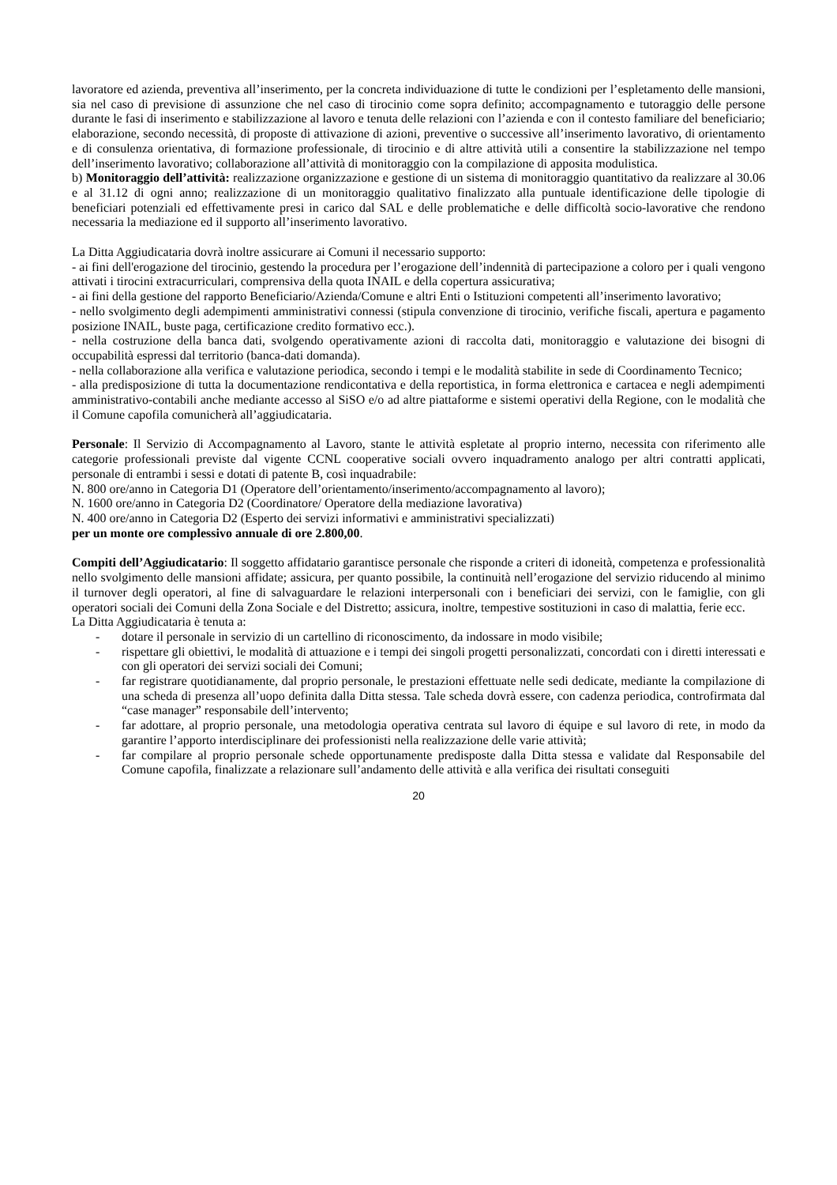lavoratore ed azienda, preventiva all’inserimento, per la concreta individuazione di tutte le condizioni per l’espletamento delle mansioni, sia nel caso di previsione di assunzione che nel caso di tirocinio come sopra definito; accompagnamento e tutoraggio delle persone durante le fasi di inserimento e stabilizzazione al lavoro e tenuta delle relazioni con l’azienda e con il contesto familiare del beneficiario; elaborazione, secondo necessità, di proposte di attivazione di azioni, preventive o successive all’inserimento lavorativo, di orientamento e di consulenza orientativa, di formazione professionale, di tirocinio e di altre attività utili a consentire la stabilizzazione nel tempo dell’inserimento lavorativo; collaborazione all’attività di monitoraggio con la compilazione di apposita modulistica.
b) Monitoraggio dell’attività: realizzazione organizzazione e gestione di un sistema di monitoraggio quantitativo da realizzare al 30.06 e al 31.12 di ogni anno; realizzazione di un monitoraggio qualitativo finalizzato alla puntuale identificazione delle tipologie di beneficiari potenziali ed effettivamente presi in carico dal SAL e delle problematiche e delle difficoltà socio-lavorative che rendono necessaria la mediazione ed il supporto all’inserimento lavorativo.
La Ditta Aggiudicataria dovrà inoltre assicurare ai Comuni il necessario supporto:
- ai fini dell'erogazione del tirocinio, gestendo la procedura per l’erogazione dell’indennità di partecipazione a coloro per i quali vengono attivati i tirocini extracurriculari, comprensiva della quota INAIL e della copertura assicurativa;
- ai fini della gestione del rapporto Beneficiario/Azienda/Comune e altri Enti o Istituzioni competenti all’inserimento lavorativo;
- nello svolgimento degli adempimenti amministrativi connessi (stipula convenzione di tirocinio, verifiche fiscali, apertura e pagamento posizione INAIL, buste paga, certificazione credito formativo ecc.).
- nella costruzione della banca dati, svolgendo operativamente azioni di raccolta dati, monitoraggio e valutazione dei bisogni di occupabilità espressi dal territorio (banca-dati domanda).
- nella collaborazione alla verifica e valutazione periodica, secondo i tempi e le modalità stabilite in sede di Coordinamento Tecnico;
- alla predisposizione di tutta la documentazione rendicontativa e della reportistica, in forma elettronica e cartacea e negli adempimenti amministrativo-contabili anche mediante accesso al SiSO e/o ad altre piattaforme e sistemi operativi della Regione, con le modalità che il Comune capofila comunicherà all’aggiudicataria.
Personale: Il Servizio di Accompagnamento al Lavoro, stante le attività espletate al proprio interno, necessita con riferimento alle categorie professionali previste dal vigente CCNL cooperative sociali ovvero inquadramento analogo per altri contratti applicati, personale di entrambi i sessi e dotati di patente B, così inquadrabile:
N. 800 ore/anno in Categoria D1 (Operatore dell’orientamento/inserimento/accompagnamento al lavoro);
N. 1600 ore/anno in Categoria D2 (Coordinatore/ Operatore della mediazione lavorativa)
N. 400 ore/anno in Categoria D2 (Esperto dei servizi informativi e amministrativi specializzati)
per un monte ore complessivo annuale di ore 2.800,00.
Compiti dell’Aggiudicatario: Il soggetto affidatario garantisce personale che risponde a criteri di idoneità, competenza e professionalità nello svolgimento delle mansioni affidate; assicura, per quanto possibile, la continuità nell’erogazione del servizio riducendo al minimo il turnover degli operatori, al fine di salvaguardare le relazioni interpersonali con i beneficiari dei servizi, con le famiglie, con gli operatori sociali dei Comuni della Zona Sociale e del Distretto; assicura, inoltre, tempestive sostituzioni in caso di malattia, ferie ecc.
La Ditta Aggiudicataria è tenuta a:
- dotare il personale in servizio di un cartellino di riconoscimento, da indossare in modo visibile;
- rispettare gli obiettivi, le modalità di attuazione e i tempi dei singoli progetti personalizzati, concordati con i diretti interessati e con gli operatori dei servizi sociali dei Comuni;
- far registrare quotidianamente, dal proprio personale, le prestazioni effettuate nelle sedi dedicate, mediante la compilazione di una scheda di presenza all’uopo definita dalla Ditta stessa. Tale scheda dovrà essere, con cadenza periodica, controfirmata dal “case manager” responsabile dell’intervento;
- far adottare, al proprio personale, una metodologia operativa centrata sul lavoro di équipe e sul lavoro di rete, in modo da garantire l’apporto interdisciplinare dei professionisti nella realizzazione delle varie attività;
- far compilare al proprio personale schede opportunamente predisposte dalla Ditta stessa e validate dal Responsabile del Comune capofila, finalizzate a relazionare sull’andamento delle attività e alla verifica dei risultati conseguiti
20